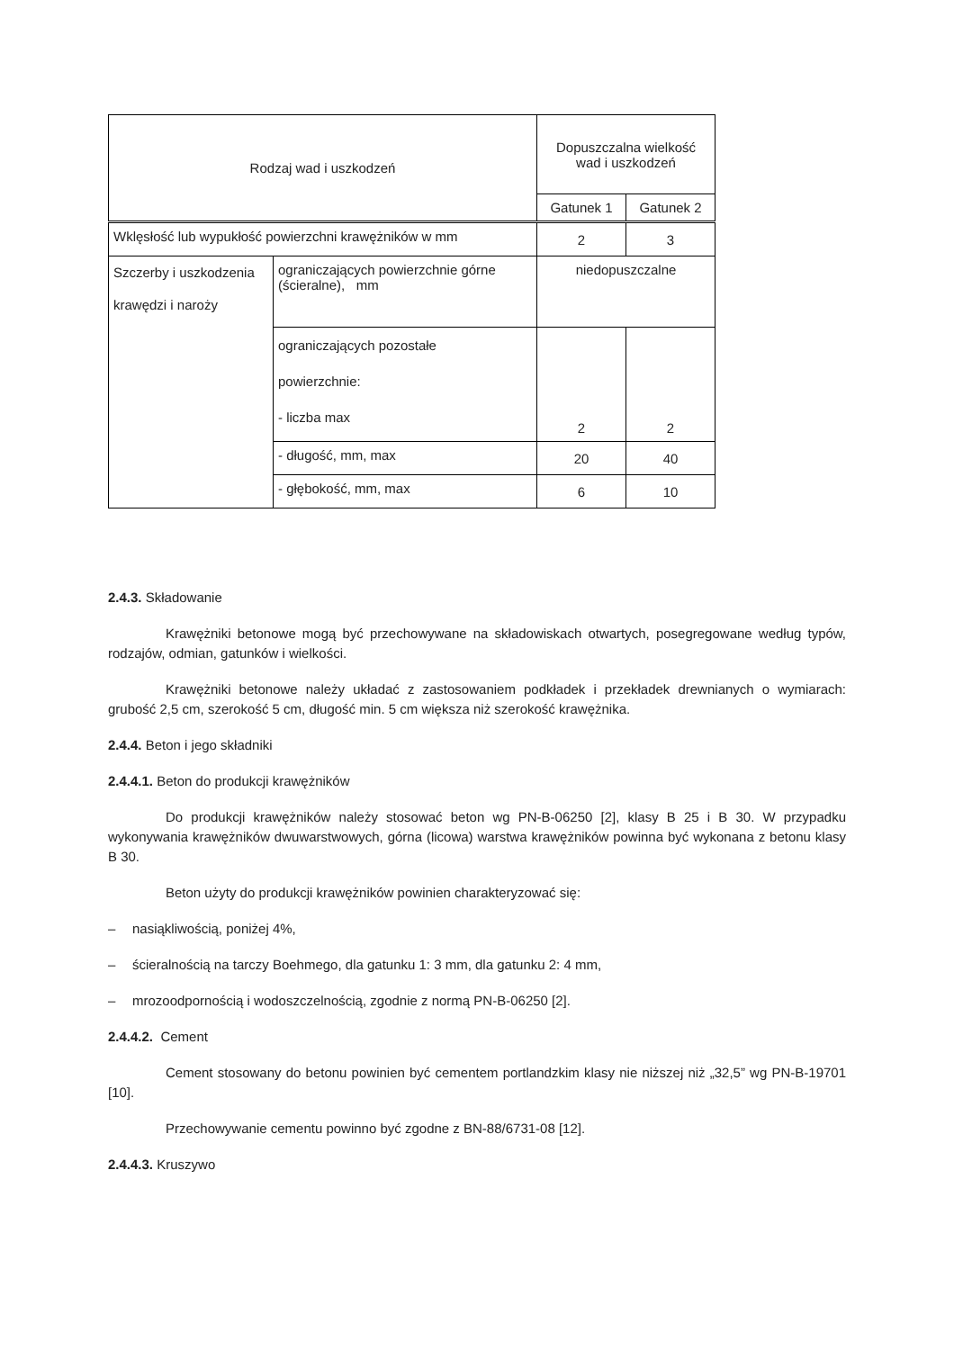| Rodzaj wad i uszkodzeń | | Dopuszczalna wielkość wad i uszkodzeń | |
| --- | --- | --- | --- |
| | | Gatunek 1 | Gatunek 2 |
| Wklęsłość lub wypukłość powierzchni krawężników w mm | | 2 | 3 |
| Szczerby i uszkodzenia krawędzi i naroży | ograniczających powierzchnie górne (ścieralne), mm | niedopuszczalne | |
| | ograniczających pozostałe powierzchnie: - liczba max | 2 | 2 |
| | - długość, mm, max | 20 | 40 |
| | - głębokość, mm, max | 6 | 10 |
2.4.3. Składowanie
Krawężniki betonowe mogą być przechowywane na składowiskach otwartych, posegregowane według typów, rodzajów, odmian, gatunków i wielkości.
Krawężniki betonowe należy układać z zastosowaniem podkładek i przekładek drewnianych o wymiarach: grubość 2,5 cm, szerokość 5 cm, długość min. 5 cm większa niż szerokość krawężnika.
2.4.4. Beton i jego składniki
2.4.4.1. Beton do produkcji krawężników
Do produkcji krawężników należy stosować beton wg PN-B-06250 [2], klasy B 25 i B 30. W przypadku wykonywania krawężników dwuwarstwowych, górna (licowa) warstwa krawężników powinna być wykonana z betonu klasy B 30.
Beton użyty do produkcji krawężników powinien charakteryzować się:
– nasiąkliwością, poniżej 4%,
– ścieralnością na tarczy Boehmego, dla gatunku 1: 3 mm, dla gatunku 2: 4 mm,
– mrozoodpornością i wodoszczelnością, zgodnie z normą PN-B-06250 [2].
2.4.4.2. Cement
Cement stosowany do betonu powinien być cementem portlandzkim klasy nie niższej niż „32,5” wg PN-B-19701 [10].
Przechowywanie cementu powinno być zgodne z BN-88/6731-08 [12].
2.4.4.3. Kruszywo